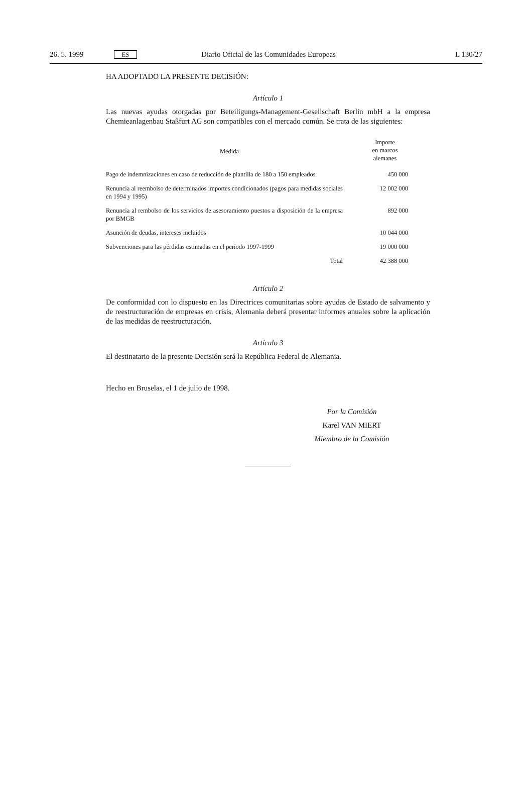26. 5. 1999 ES Diario Oficial de las Comunidades Europeas L 130/27
HA ADOPTADO LA PRESENTE DECISIÓN:
Artículo 1
Las nuevas ayudas otorgadas por Beteiligungs-Management-Gesellschaft Berlin mbH a la empresa Chemieanlagenbau Staßfurt AG son compatibles con el mercado común. Se trata de las siguientes:
| Medida | Importe en marcos alemanes |
| --- | --- |
| Pago de indemnizaciones en caso de reducción de plantilla de 180 a 150 empleados | 450 000 |
| Renuncia al reembolso de determinados importes condicionados (pagos para medidas sociales en 1994 y 1995) | 12 002 000 |
| Renuncia al rembolso de los servicios de asesoramiento puestos a disposición de la empresa por BMGB | 892 000 |
| Asunción de deudas, intereses incluidos | 10 044 000 |
| Subvenciones para las pérdidas estimadas en el período 1997-1999 | 19 000 000 |
| Total | 42 388 000 |
Artículo 2
De conformidad con lo dispuesto en las Directrices comunitarias sobre ayudas de Estado de salvamento y de reestructuración de empresas en crisis, Alemania deberá presentar informes anuales sobre la aplicación de las medidas de reestructuración.
Artículo 3
El destinatario de la presente Decisión será la República Federal de Alemania.
Hecho en Bruselas, el 1 de julio de 1998.
Por la Comisión
Karel VAN MIERT
Miembro de la Comisión